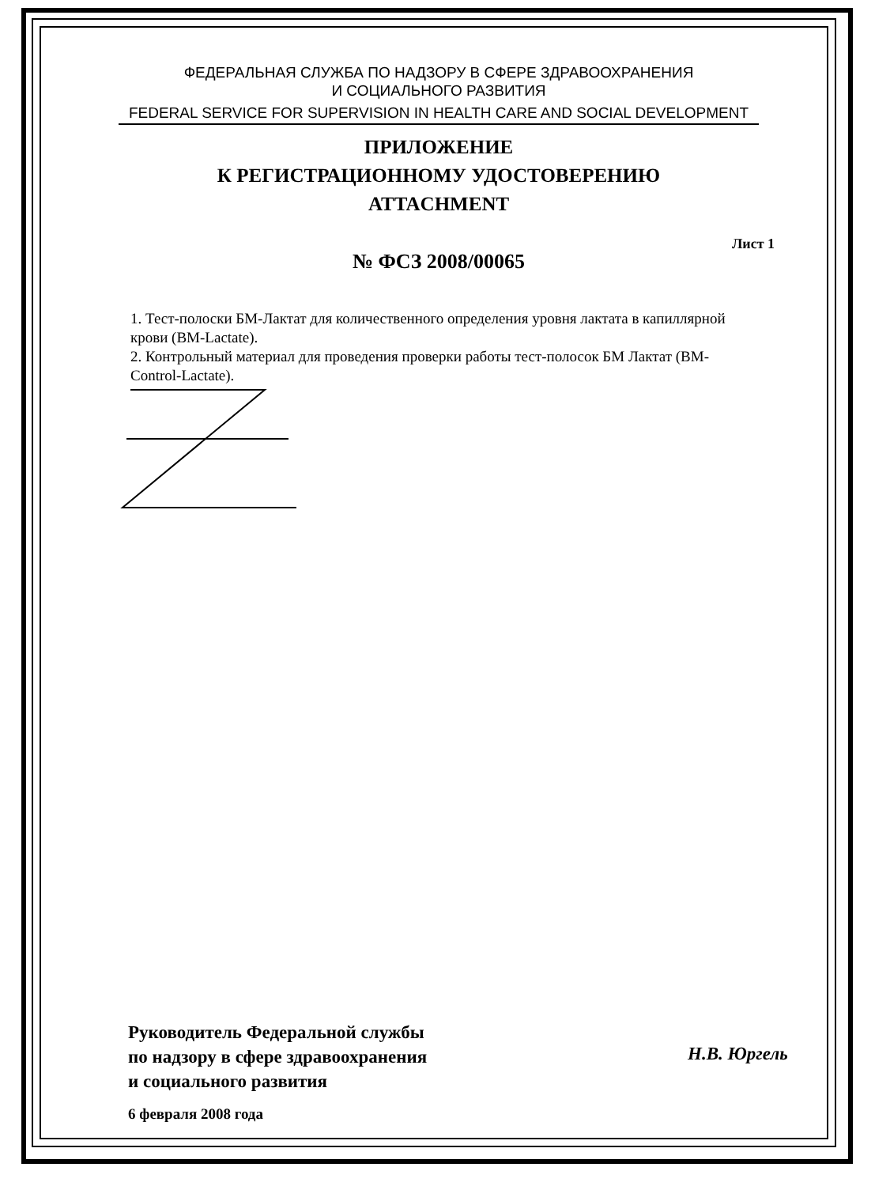ФЕДЕРАЛЬНАЯ СЛУЖБА ПО НАДЗОРУ В СФЕРЕ ЗДРАВООХРАНЕНИЯ
И СОЦИАЛЬНОГО РАЗВИТИЯ
FEDERAL SERVICE FOR SUPERVISION IN HEALTH CARE AND SOCIAL DEVELOPMENT
ПРИЛОЖЕНИЕ
К РЕГИСТРАЦИОННОМУ УДОСТОВЕРЕНИЮ
ATTACHMENT
№ ФСЗ 2008/00065
Лист 1
1. Тест-полоски БМ-Лактат для количественного определения уровня лактата в капиллярной крови (BM-Lactate).
2. Контрольный материал для проведения проверки работы тест-полосок БМ Лактат (BM-Control-Lactate).
Руководитель Федеральной службы
по надзору в сфере здравоохранения
и социального развития
Н.В. Юргель
6 февраля 2008 года